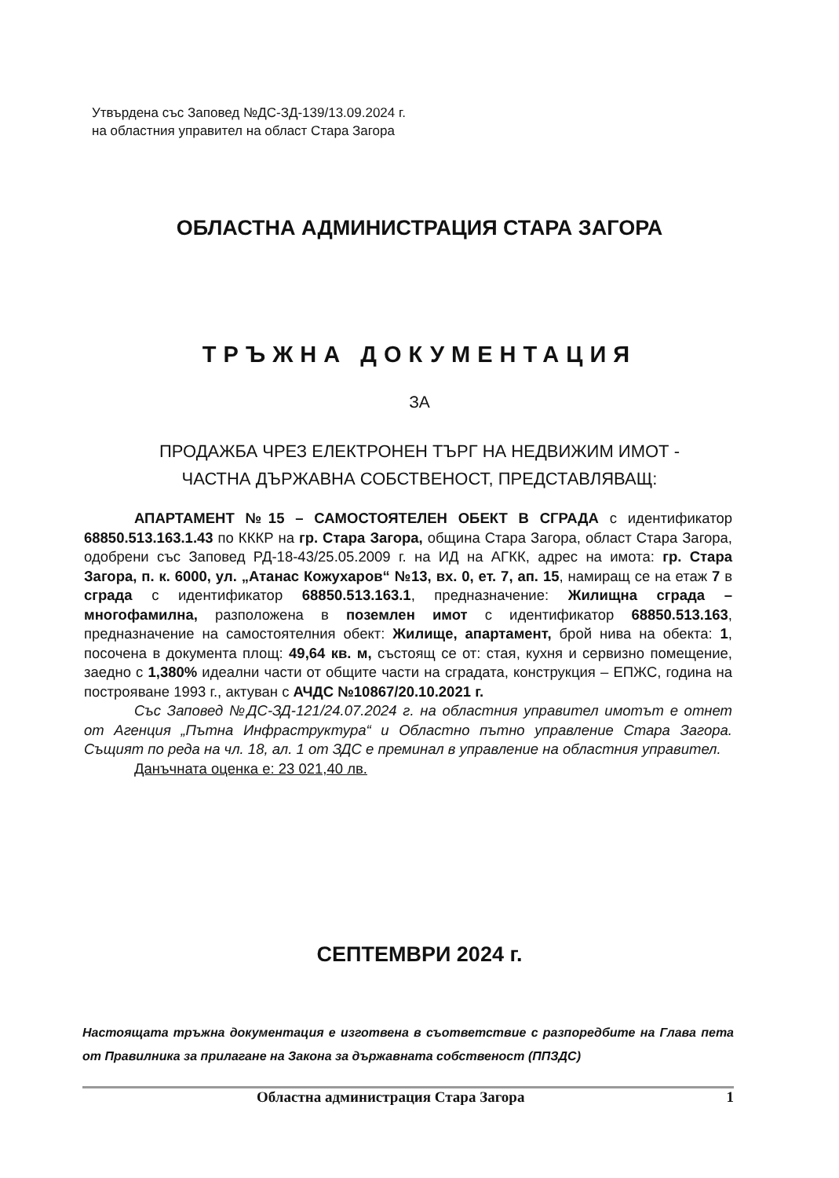Утвърдена със Заповед №ДС-ЗД-139/13.09.2024 г.
на областния управител на област Стара Загора
ОБЛАСТНА АДМИНИСТРАЦИЯ СТАРА ЗАГОРА
ТРЪЖНА ДОКУМЕНТАЦИЯ
ЗА
ПРОДАЖБА ЧРЕЗ ЕЛЕКТРОНЕН ТЪРГ НА НЕДВИЖИМ ИМОТ -
ЧАСТНА ДЪРЖАВНА СОБСТВЕНОСТ, ПРЕДСТАВЛЯВАЩ:
АПАРТАМЕНТ №15 – САМОСТОЯТЕЛЕН ОБЕКТ В СГРАДА с идентификатор 68850.513.163.1.43 по КККР на гр. Стара Загора, община Стара Загора, област Стара Загора, одобрени със Заповед РД-18-43/25.05.2009 г. на ИД на АГКК, адрес на имота: гр. Стара Загора, п. к. 6000, ул. „Атанас Кожухаров“ №13, вх. 0, ет. 7, ап. 15, намиращ се на етаж 7 в сграда с идентификатор 68850.513.163.1, предназначение: Жилищна сграда – многофамилна, разположена в поземлен имот с идентификатор 68850.513.163, предназначение на самостоятелния обект: Жилище, апартамент, брой нива на обекта: 1, посочена в документа площ: 49,64 кв. м, състоящ се от: стая, кухня и сервизно помещение, заедно с 1,380% идеални части от общите части на сградата, конструкция – ЕПЖС, година на построяване 1993 г., актуван с АЧДС №10867/20.10.2021 г.
Със Заповед №ДС-ЗД-121/24.07.2024 г. на областния управител имотът е отнет от Агенция „Пътна Инфраструктура“ и Областно пътно управление Стара Загора. Същият по реда на чл. 18, ал. 1 от ЗДС е преминал в управление на областния управител.
Данъчната оценка е: 23 021,40 лв.
СЕПТЕМВРИ 2024 г.
Настоящата тръжна документация е изготвена в съответствие с разпоредбите на Глава пета от Правилника за прилагане на Закона за държавната собственост (ППЗДС)
Областна администрация Стара Загора 1